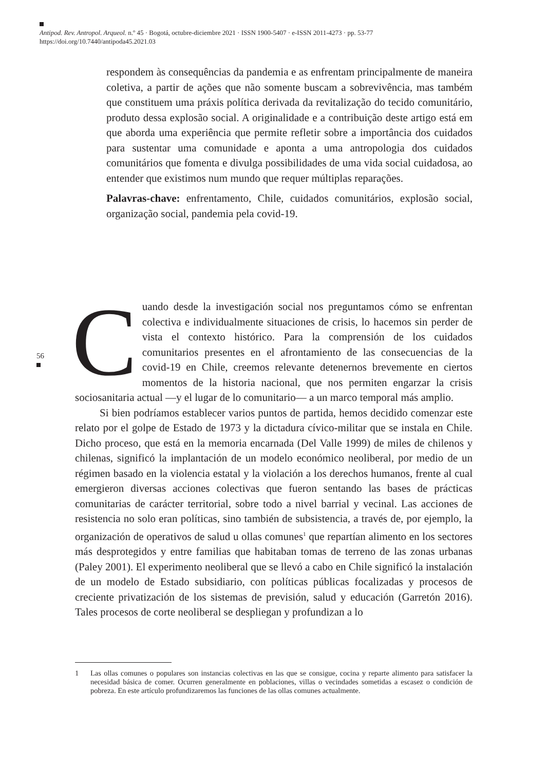Antipod. Rev. Antropol. Arqueol. n.º 45 · Bogotá, octubre-diciembre 2021 · ISSN 1900-5407 · e-ISSN 2011-4273 · pp. 53-77
https://doi.org/10.7440/antipoda45.2021.03
respondem às consequências da pandemia e as enfrentam principalmente de maneira coletiva, a partir de ações que não somente buscam a sobrevivência, mas também que constituem uma práxis política derivada da revitalização do tecido comunitário, produto dessa explosão social. A originalidade e a contribuição deste artigo está em que aborda uma experiência que permite refletir sobre a importância dos cuidados para sustentar uma comunidade e aponta a uma antropologia dos cuidados comunitários que fomenta e divulga possibilidades de uma vida social cuidadosa, ao entender que existimos num mundo que requer múltiplas reparações.
Palavras-chave: enfrentamento, Chile, cuidados comunitários, explosão social, organização social, pandemia pela covid-19.
56
Cuando desde la investigación social nos preguntamos cómo se enfrentan colectiva e individualmente situaciones de crisis, lo hacemos sin perder de vista el contexto histórico. Para la comprensión de los cuidados comunitarios presentes en el afrontamiento de las consecuencias de la covid-19 en Chile, creemos relevante detenernos brevemente en ciertos momentos de la historia nacional, que nos permiten engarzar la crisis sociosanitaria actual —y el lugar de lo comunitario— a un marco temporal más amplio.
Si bien podríamos establecer varios puntos de partida, hemos decidido comenzar este relato por el golpe de Estado de 1973 y la dictadura cívico-militar que se instala en Chile. Dicho proceso, que está en la memoria encarnada (Del Valle 1999) de miles de chilenos y chilenas, significó la implantación de un modelo económico neoliberal, por medio de un régimen basado en la violencia estatal y la violación a los derechos humanos, frente al cual emergieron diversas acciones colectivas que fueron sentando las bases de prácticas comunitarias de carácter territorial, sobre todo a nivel barrial y vecinal. Las acciones de resistencia no solo eran políticas, sino también de subsistencia, a través de, por ejemplo, la organización de operativos de salud u ollas comunes<sup>1</sup> que repartían alimento en los sectores más desprotegidos y entre familias que habitaban tomas de terreno de las zonas urbanas (Paley 2001). El experimento neoliberal que se llevó a cabo en Chile significó la instalación de un modelo de Estado subsidiario, con políticas públicas focalizadas y procesos de creciente privatización de los sistemas de previsión, salud y educación (Garretón 2016). Tales procesos de corte neoliberal se despliegan y profundizan a lo
1 Las ollas comunes o populares son instancias colectivas en las que se consigue, cocina y reparte alimento para satisfacer la necesidad básica de comer. Ocurren generalmente en poblaciones, villas o vecindades sometidas a escasez o condición de pobreza. En este artículo profundizaremos las funciones de las ollas comunes actualmente.